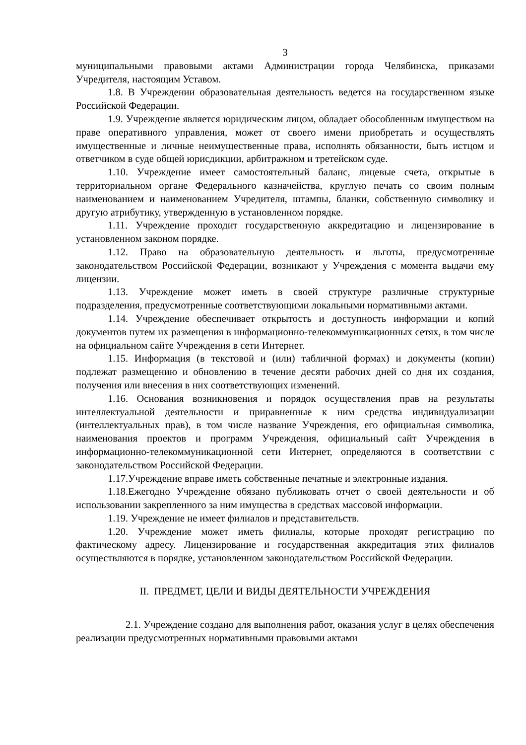3
муниципальными правовыми актами Администрации города Челябинска, приказами Учредителя, настоящим Уставом.
1.8. В Учреждении образовательная деятельность ведется на государственном языке Российской Федерации.
1.9. Учреждение является юридическим лицом, обладает обособленным имуществом на праве оперативного управления, может от своего имени приобретать и осуществлять имущественные и личные неимущественные права, исполнять обязанности, быть истцом и ответчиком в суде общей юрисдикции, арбитражном и третейском суде.
1.10. Учреждение имеет самостоятельный баланс, лицевые счета, открытые в территориальном органе Федерального казначейства, круглую печать со своим полным наименованием и наименованием Учредителя, штампы, бланки, собственную символику и другую атрибутику, утвержденную в установленном порядке.
1.11. Учреждение проходит государственную аккредитацию и лицензирование в установленном законом порядке.
1.12. Право на образовательную деятельность и льготы, предусмотренные законодательством Российской Федерации, возникают у Учреждения с момента выдачи ему лицензии.
1.13. Учреждение может иметь в своей структуре различные структурные подразделения, предусмотренные соответствующими локальными нормативными актами.
1.14. Учреждение обеспечивает открытость и доступность информации и копий документов путем их размещения в информационно-телекоммуникационных сетях, в том числе на официальном сайте Учреждения в сети Интернет.
1.15. Информация (в текстовой и (или) табличной формах) и документы (копии) подлежат размещению и обновлению в течение десяти рабочих дней со дня их создания, получения или внесения в них соответствующих изменений.
1.16. Основания возникновения и порядок осуществления прав на результаты интеллектуальной деятельности и приравненные к ним средства индивидуализации (интеллектуальных прав), в том числе название Учреждения, его официальная символика, наименования проектов и программ Учреждения, официальный сайт Учреждения в информационно-телекоммуникационной сети Интернет, определяются в соответствии с законодательством Российской Федерации.
1.17.Учреждение вправе иметь собственные печатные и электронные издания.
1.18.Ежегодно Учреждение обязано публиковать отчет о своей деятельности и об использовании закрепленного за ним имущества в средствах массовой информации.
1.19. Учреждение не имеет филиалов и представительств.
1.20. Учреждение может иметь филиалы, которые проходят регистрацию по фактическому адресу. Лицензирование и государственная аккредитация этих филиалов осуществляются в порядке, установленном законодательством Российской Федерации.
II. ПРЕДМЕТ, ЦЕЛИ И ВИДЫ ДЕЯТЕЛЬНОСТИ УЧРЕЖДЕНИЯ
2.1. Учреждение создано для выполнения работ, оказания услуг в целях обеспечения реализации предусмотренных нормативными правовыми актами